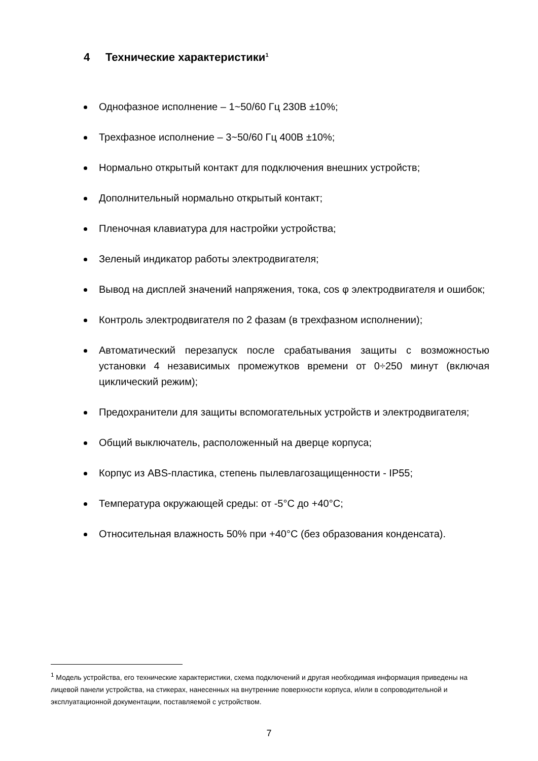4 Технические характеристики<sup>1</sup>
Однофазное исполнение – 1~50/60 Гц 230В ±10%;
Трехфазное исполнение – 3~50/60 Гц 400В ±10%;
Нормально открытый контакт для подключения внешних устройств;
Дополнительный нормально открытый контакт;
Пленочная клавиатура для настройки устройства;
Зеленый индикатор работы электродвигателя;
Вывод на дисплей значений напряжения, тока, cos φ электродвигателя и ошибок;
Контроль электродвигателя по 2 фазам (в трехфазном исполнении);
Автоматический перезапуск после срабатывания защиты с возможностью установки 4 независимых промежутков времени от 0÷250 минут (включая циклический режим);
Предохранители для защиты вспомогательных устройств и электродвигателя;
Общий выключатель, расположенный на дверце корпуса;
Корпус из ABS-пластика, степень пылевлагозащищенности - IP55;
Температура окружающей среды: от -5°С до +40°С;
Относительная влажность 50% при +40°С (без образования конденсата).
<sup>1</sup> Модель устройства, его технические характеристики, схема подключений и другая необходимая информация приведены на лицевой панели устройства, на стикерах, нанесенных на внутренние поверхности корпуса, и/или в сопроводительной и эксплуатационной документации, поставляемой с устройством.
7